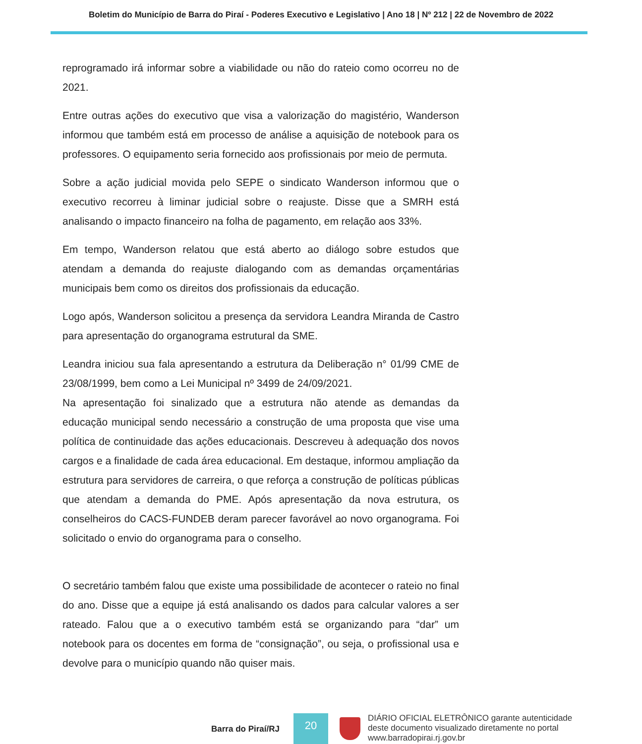Boletim do Município de Barra do Piraí - Poderes Executivo e Legislativo | Ano 18 | Nº 212 | 22 de Novembro de 2022
reprogramado irá informar sobre a viabilidade ou não do rateio como ocorreu no de 2021.
Entre outras ações do executivo que visa a valorização do magistério, Wanderson informou que também está em processo de análise a aquisição de notebook para os professores. O equipamento seria fornecido aos profissionais por meio de permuta.
Sobre a ação judicial movida pelo SEPE o sindicato Wanderson informou que o executivo recorreu à liminar judicial sobre o reajuste. Disse que a SMRH está analisando o impacto financeiro na folha de pagamento, em relação aos 33%.
Em tempo, Wanderson relatou que está aberto ao diálogo sobre estudos que atendam a demanda do reajuste dialogando com as demandas orçamentárias municipais bem como os direitos dos profissionais da educação.
Logo após, Wanderson solicitou a presença da servidora Leandra Miranda de Castro para apresentação do organograma estrutural da SME.
Leandra iniciou sua fala apresentando a estrutura da Deliberação n° 01/99 CME de 23/08/1999, bem como a Lei Municipal nº 3499 de 24/09/2021.
Na apresentação foi sinalizado que a estrutura não atende as demandas da educação municipal sendo necessário a construção de uma proposta que vise uma política de continuidade das ações educacionais. Descreveu à adequação dos novos cargos e a finalidade de cada área educacional. Em destaque, informou ampliação da estrutura para servidores de carreira, o que reforça a construção de políticas públicas que atendam a demanda do PME. Após apresentação da nova estrutura, os conselheiros do CACS-FUNDEB deram parecer favorável ao novo organograma. Foi solicitado o envio do organograma para o conselho.
O secretário também falou que existe uma possibilidade de acontecer o rateio no final do ano. Disse que a equipe já está analisando os dados para calcular valores a ser rateado. Falou que a o executivo também está se organizando para “dar” um notebook para os docentes em forma de “consignação”, ou seja, o profissional usa e devolve para o município quando não quiser mais.
Barra do Piraí/RJ
20
DIÁRIO OFICIAL ELETRÔNICO garante autenticidade
deste documento visualizado diretamente no portal
www.barradopirai.rj.gov.br